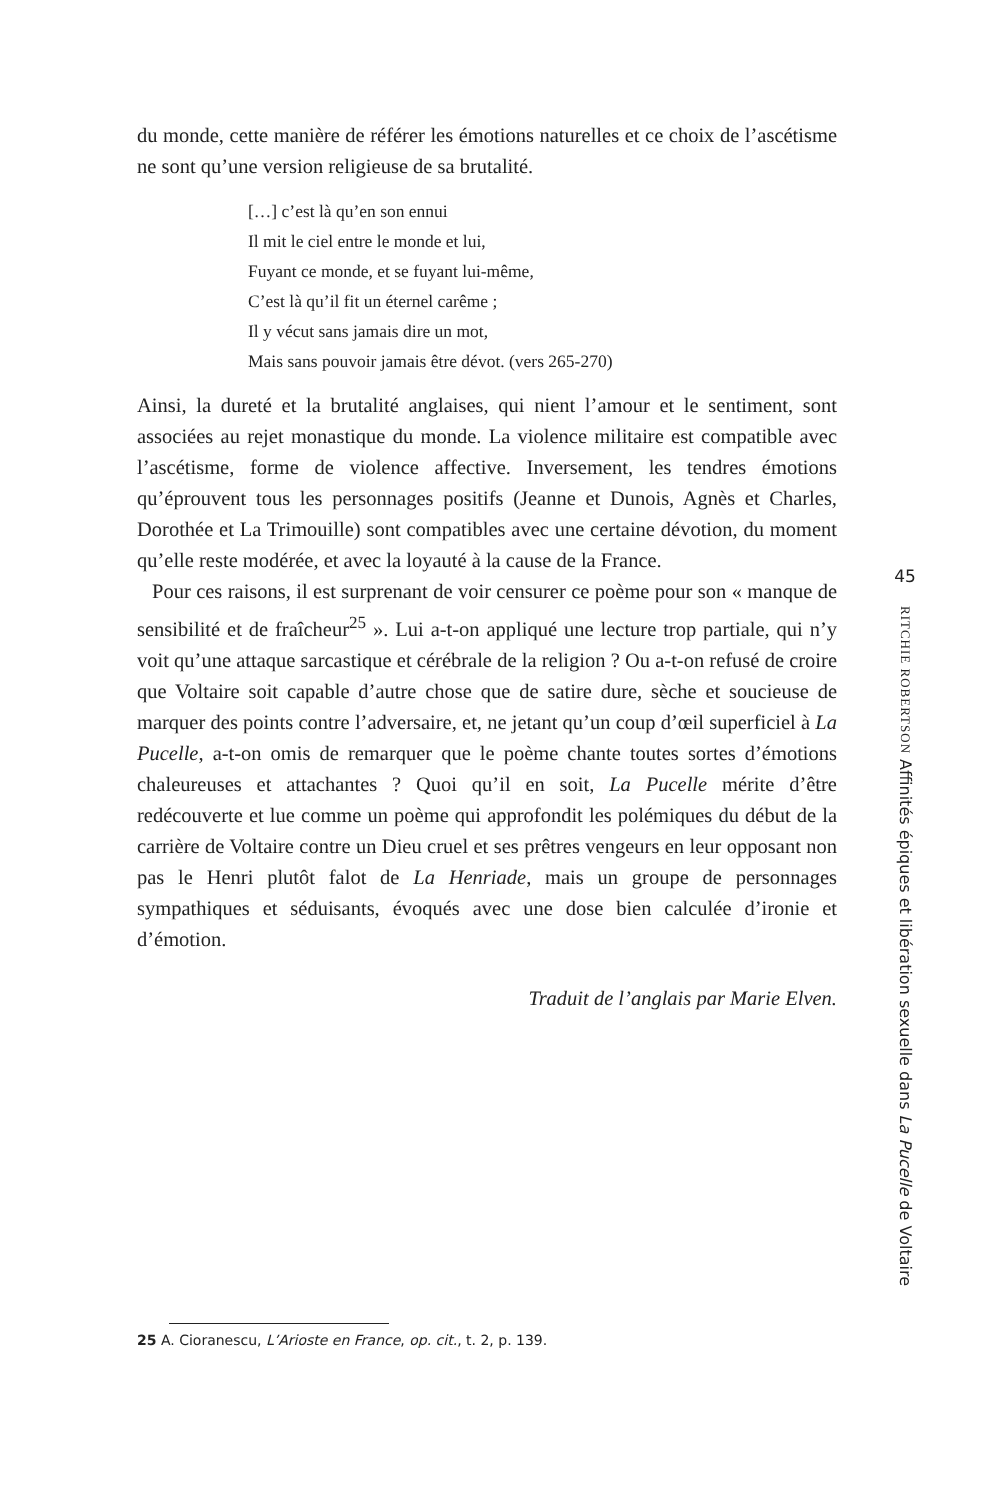du monde, cette manière de référer les émotions naturelles et ce choix de l’ascétisme ne sont qu’une version religieuse de sa brutalité.
[…] c’est là qu’en son ennui
Il mit le ciel entre le monde et lui,
Fuyant ce monde, et se fuyant lui-même,
C’est là qu’il fit un éternel carême ;
Il y vécut sans jamais dire un mot,
Mais sans pouvoir jamais être dévot. (vers 265-270)
Ainsi, la dureté et la brutalité anglaises, qui nient l’amour et le sentiment, sont associées au rejet monastique du monde. La violence militaire est compatible avec l’ascétisme, forme de violence affective. Inversement, les tendres émotions qu’éprouvent tous les personnages positifs (Jeanne et Dunois, Agnès et Charles, Dorothée et La Trimouille) sont compatibles avec une certaine dévotion, du moment qu’elle reste modérée, et avec la loyauté à la cause de la France.
Pour ces raisons, il est surprenant de voir censurer ce poème pour son « manque de sensibilité et de fraîcheur<sup>25</sup> ». Lui a-t-on appliqué une lecture trop partiale, qui n’y voit qu’une attaque sarcastique et cérébrale de la religion ? Ou a-t-on refusé de croire que Voltaire soit capable d’autre chose que de satire dure, sèche et soucieuse de marquer des points contre l’adversaire, et, ne jetant qu’un coup d’œil superficiel à La Pucelle, a-t-on omis de remarquer que le poème chante toutes sortes d’émotions chaleureuses et attachantes ? Quoi qu’il en soit, La Pucelle mérite d’être redécouverte et lue comme un poème qui approfondit les polémiques du début de la carrière de Voltaire contre un Dieu cruel et ses prêtres vengeurs en leur opposant non pas le Henri plutôt falot de La Henriade, mais un groupe de personnages sympathiques et séduisants, évoqués avec une dose bien calculée d’ironie et d’émotion.
Traduit de l’anglais par Marie Elven.
45
RITCHIE ROBERTSON Affinités épiques et libération sexuelle dans La Pucelle de Voltaire
25 A. Cioranescu, L’Arioste en France, op. cit., t. 2, p. 139.